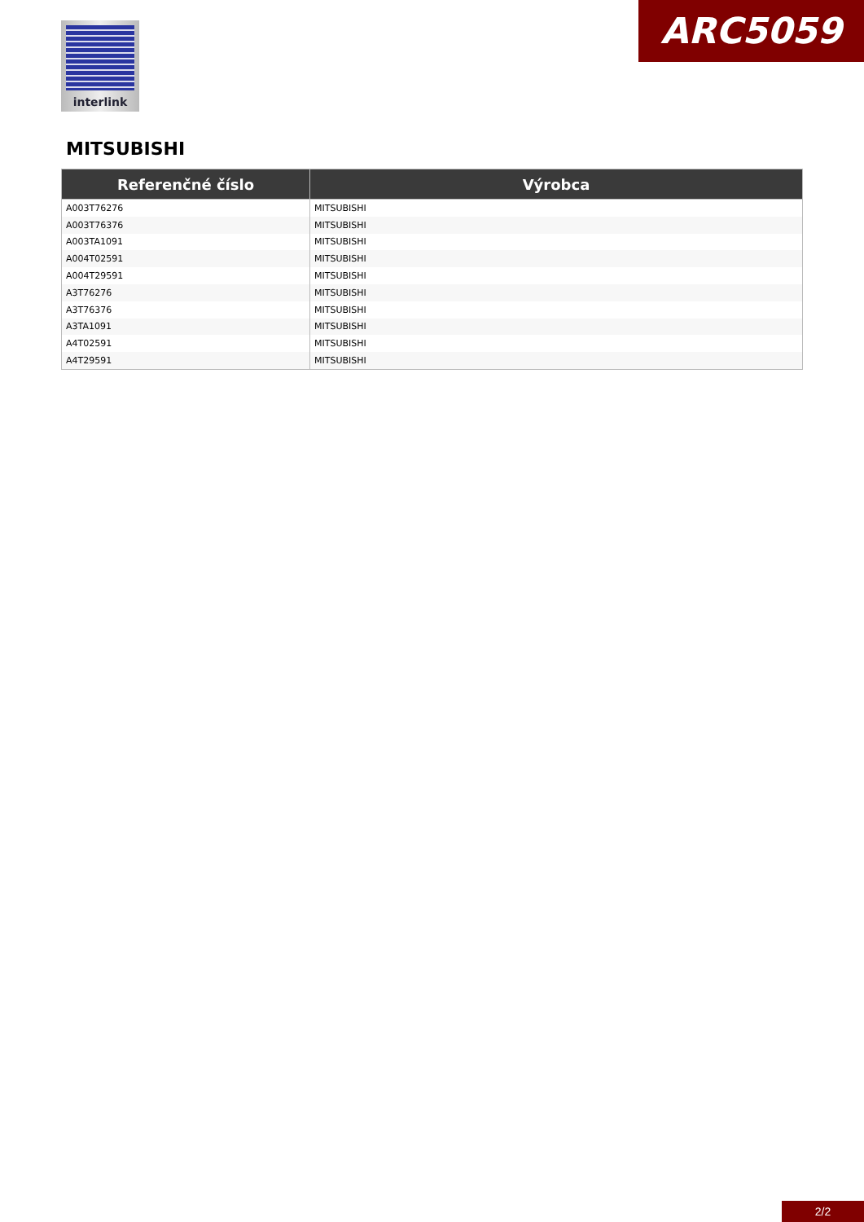interlink ARC5059
MITSUBISHI
| Referenčné číslo | Výrobca |
| --- | --- |
| A003T76276 | MITSUBISHI |
| A003T76376 | MITSUBISHI |
| A003TA1091 | MITSUBISHI |
| A004T02591 | MITSUBISHI |
| A004T29591 | MITSUBISHI |
| A3T76276 | MITSUBISHI |
| A3T76376 | MITSUBISHI |
| A3TA1091 | MITSUBISHI |
| A4T02591 | MITSUBISHI |
| A4T29591 | MITSUBISHI |
2/2